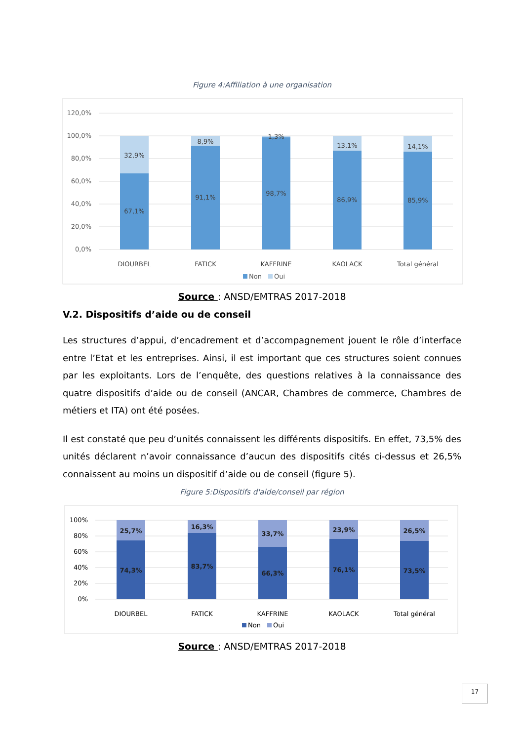Figure 4:Affiliation à une organisation
120,0%
100,0%
80,0%
60,0%
40,0%
20,0%
0,0%
32,9%
8,9%
1,3%
13,1%
14,1%
67,1%
91,1%
98,7%
86,9%
85,9%
DIOURBEL
FATICK
KAFFRINE
KAOLACK
Total général
Non
Oui
Source : ANSD/EMTRAS 2017-2018
V.2. Dispositifs d’aide ou de conseil
Les structures d’appui, d’encadrement et d’accompagnement jouent le rôle d’interface entre l’Etat et les entreprises. Ainsi, il est important que ces structures soient connues par les exploitants. Lors de l’enquête, des questions relatives à la connaissance des quatre dispositifs d’aide ou de conseil (ANCAR, Chambres de commerce, Chambres de métiers et ITA) ont été posées.
Il est constaté que peu d’unités connaissent les différents dispositifs. En effet, 73,5% des unités déclarent n’avoir connaissance d’aucun des dispositifs cités ci-dessus et 26,5% connaissent au moins un dispositif d’aide ou de conseil (figure 5).
Figure 5:Dispositifs d'aide/conseil par région
100%
80%
60%
40%
20%
0%
25,7%
16,3%
33,7%
23,9%
26,5%
74,3%
83,7%
66,3%
76,1%
73,5%
DIOURBEL
FATICK
KAFFRINE
KAOLACK
Total général
Non
Oui
Source : ANSD/EMTRAS 2017-2018
17